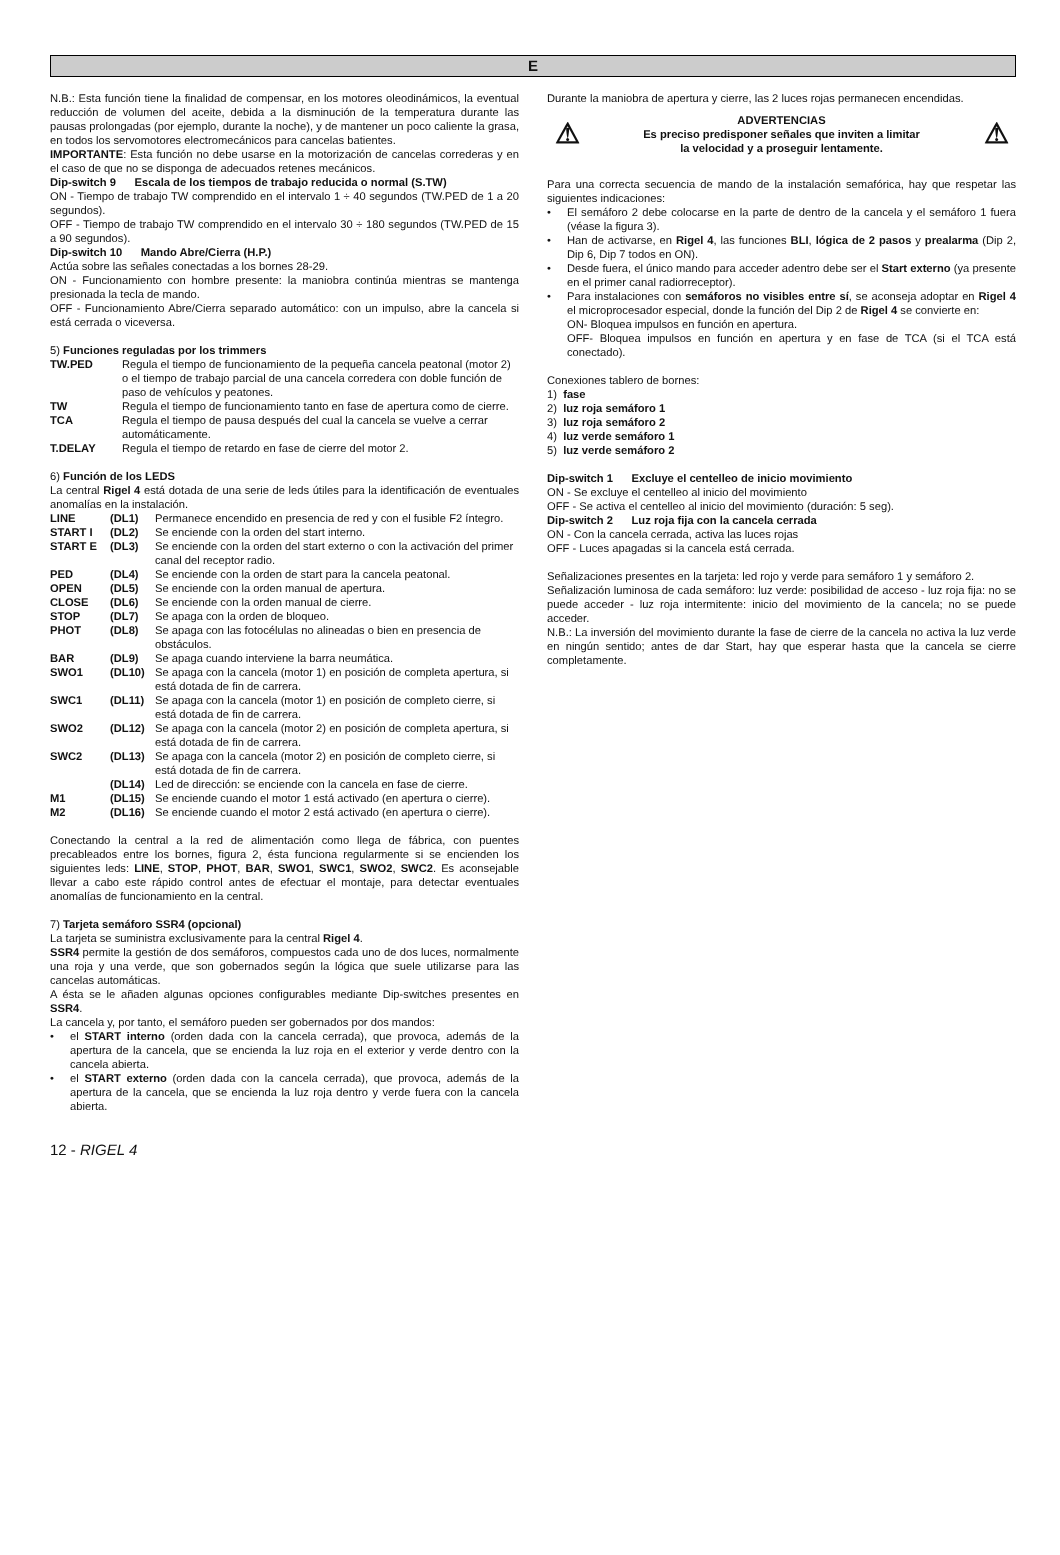E
N.B.: Esta función tiene la finalidad de compensar, en los motores oleodinámicos, la eventual reducción de volumen del aceite, debida a la disminución de la temperatura durante las pausas prolongadas (por ejemplo, durante la noche), y de mantener un poco caliente la grasa, en todos los servomotores electromecánicos para cancelas batientes.
IMPORTANTE: Esta función no debe usarse en la motorización de cancelas correderas y en el caso de que no se disponga de adecuados retenes mecánicos.
Dip-switch 9 Escala de los tiempos de trabajo reducida o normal (S.TW)
ON - Tiempo de trabajo TW comprendido en el intervalo 1 ÷ 40 segundos (TW.PED de 1 a 20 segundos).
OFF - Tiempo de trabajo TW comprendido en el intervalo 30 ÷ 180 segundos (TW.PED de 15 a 90 segundos).
Dip-switch 10 Mando Abre/Cierra (H.P.)
Actúa sobre las señales conectadas a los bornes 28-29.
ON - Funcionamiento con hombre presente: la maniobra continúa mientras se mantenga presionada la tecla de mando.
OFF - Funcionamiento Abre/Cierra separado automático: con un impulso, abre la cancela si está cerrada o viceversa.
5) Funciones reguladas por los trimmers
TW.PED Regula el tiempo de funcionamiento de la pequeña cancela peatonal (motor 2) o el tiempo de trabajo parcial de una cancela corredera con doble función de paso de vehículos y peatones.
TW Regula el tiempo de funcionamiento tanto en fase de apertura como de cierre.
TCA Regula el tiempo de pausa después del cual la cancela se vuelve a cerrar automáticamente.
T.DELAY Regula el tiempo de retardo en fase de cierre del motor 2.
6) Función de los LEDS
La central Rigel 4 está dotada de una serie de leds útiles para la identificación de eventuales anomalías en la instalación.
LINE (DL1) Permanece encendido en presencia de red y con el fusible F2 íntegro.
START I (DL2) Se enciende con la orden del start interno.
START E (DL3) Se enciende con la orden del start externo o con la activación del primer canal del receptor radio.
PED (DL4) Se enciende con la orden de start para la cancela peatonal.
OPEN (DL5) Se enciende con la orden manual de apertura.
CLOSE (DL6) Se enciende con la orden manual de cierre.
STOP (DL7) Se apaga con la orden de bloqueo.
PHOT (DL8) Se apaga con las fotocélulas no alineadas o bien en presencia de obstáculos.
BAR (DL9) Se apaga cuando interviene la barra neumática.
SWO1 (DL10) Se apaga con la cancela (motor 1) en posición de completa apertura, si está dotada de fin de carrera.
SWC1 (DL11) Se apaga con la cancela (motor 1) en posición de completo cierre, si está dotada de fin de carrera.
SWO2 (DL12) Se apaga con la cancela (motor 2) en posición de completa apertura, si está dotada de fin de carrera.
SWC2 (DL13) Se apaga con la cancela (motor 2) en posición de completo cierre, si está dotada de fin de carrera.
(DL14) Led de dirección: se enciende con la cancela en fase de cierre.
M1 (DL15) Se enciende cuando el motor 1 está activado (en apertura o cierre).
M2 (DL16) Se enciende cuando el motor 2 está activado (en apertura o cierre).
Conectando la central a la red de alimentación como llega de fábrica, con puentes precableados entre los bornes, figura 2, ésta funciona regularmente si se encienden los siguientes leds: LINE, STOP, PHOT, BAR, SWO1, SWC1, SWO2, SWC2. Es aconsejable llevar a cabo este rápido control antes de efectuar el montaje, para detectar eventuales anomalías de funcionamiento en la central.
7) Tarjeta semáforo SSR4 (opcional)
La tarjeta se suministra exclusivamente para la central Rigel 4.
SSR4 permite la gestión de dos semáforos, compuestos cada uno de dos luces, normalmente una roja y una verde, que son gobernados según la lógica que suele utilizarse para las cancelas automáticas.
A ésta se le añaden algunas opciones configurables mediante Dip-switches presentes en SSR4.
La cancela y, por tanto, el semáforo pueden ser gobernados por dos mandos:
• el START interno (orden dada con la cancela cerrada), que provoca, además de la apertura de la cancela, que se encienda la luz roja en el exterior y verde dentro con la cancela abierta.
• el START externo (orden dada con la cancela cerrada), que provoca, además de la apertura de la cancela, que se encienda la luz roja dentro y verde fuera con la cancela abierta.
Durante la maniobra de apertura y cierre, las 2 luces rojas permanecen encendidas.
⚠
ADVERTENCIAS
Es preciso predisponer señales que inviten a limitar
la velocidad y a proseguir lentamente.
⚠
Para una correcta secuencia de mando de la instalación semafórica, hay que respetar las siguientes indicaciones:
• El semáforo 2 debe colocarse en la parte de dentro de la cancela y el semáforo 1 fuera (véase la figura 3).
• Han de activarse, en Rigel 4, las funciones BLI, lógica de 2 pasos y prealarma (Dip 2, Dip 6, Dip 7 todos en ON).
• Desde fuera, el único mando para acceder adentro debe ser el Start externo (ya presente en el primer canal radiorreceptor).
• Para instalaciones con semáforos no visibles entre sí, se aconseja adoptar en Rigel 4 el microprocesador especial, donde la función del Dip 2 de Rigel 4 se convierte en:
ON- Bloquea impulsos en función en apertura.
OFF- Bloquea impulsos en función en apertura y en fase de TCA (si el TCA está conectado).
Conexiones tablero de bornes:
1) fase
2) luz roja semáforo 1
3) luz roja semáforo 2
4) luz verde semáforo 1
5) luz verde semáforo 2
Dip-switch 1 Excluye el centelleo de inicio movimiento
ON - Se excluye el centelleo al inicio del movimiento
OFF - Se activa el centelleo al inicio del movimiento (duración: 5 seg).
Dip-switch 2 Luz roja fija con la cancela cerrada
ON - Con la cancela cerrada, activa las luces rojas
OFF - Luces apagadas si la cancela está cerrada.
Señalizaciones presentes en la tarjeta: led rojo y verde para semáforo 1 y semáforo 2.
Señalización luminosa de cada semáforo: luz verde: posibilidad de acceso - luz roja fija: no se puede acceder - luz roja intermitente: inicio del movimiento de la cancela; no se puede acceder.
N.B.: La inversión del movimiento durante la fase de cierre de la cancela no activa la luz verde en ningún sentido; antes de dar Start, hay que esperar hasta que la cancela se cierre completamente.
12 - RIGEL 4